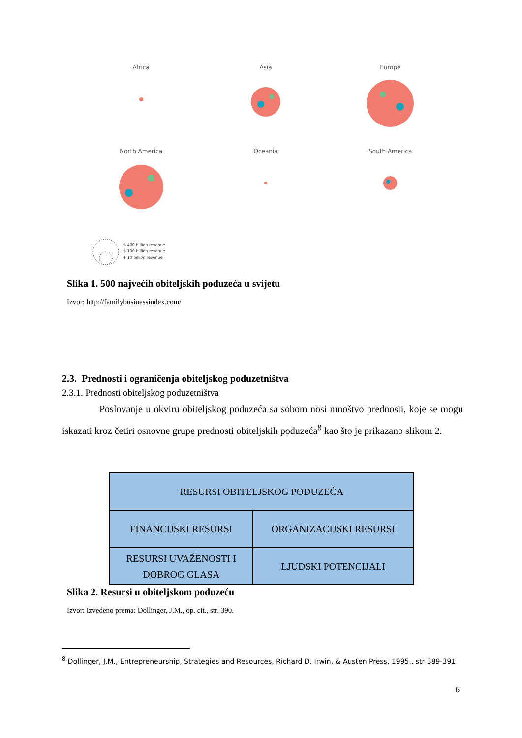Africa
Asia
Europe
North America
Oceania
South America
$ 400 billion revenue
$ 100 billion revenue
$ 10 billion revenue
Slika 1. 500 najvećih obiteljskih poduzeća u svijetu
Izvor: http://familybusinessindex.com/
2.3. Prednosti i ograničenja obiteljskog poduzetništva
2.3.1. Prednosti obiteljskog poduzetništva
Poslovanje u okviru obiteljskog poduzeća sa sobom nosi mnoštvo prednosti, koje se mogu iskazati kroz četiri osnovne grupe prednosti obiteljskih poduzeća<sup>8</sup> kao što je prikazano slikom 2.
| RESURSI OBITELJSKOG PODUZEĆA | |
| --- | --- |
| FINANCIJSKI RESURSI | ORGANIZACIJSKI RESURSI |
| RESURSI UVAŽENOSTI I DOBROG GLASA | LJUDSKI POTENCIJALI |
Slika 2. Resursi u obiteljskom poduzeću
Izvor: Izvedeno prema: Dollinger, J.M., op. cit., str. 390.
<sup>8</sup> Dollinger, J.M., Entrepreneurship, Strategies and Resources, Richard D. Irwin, & Austen Press, 1995., str 389-391
6